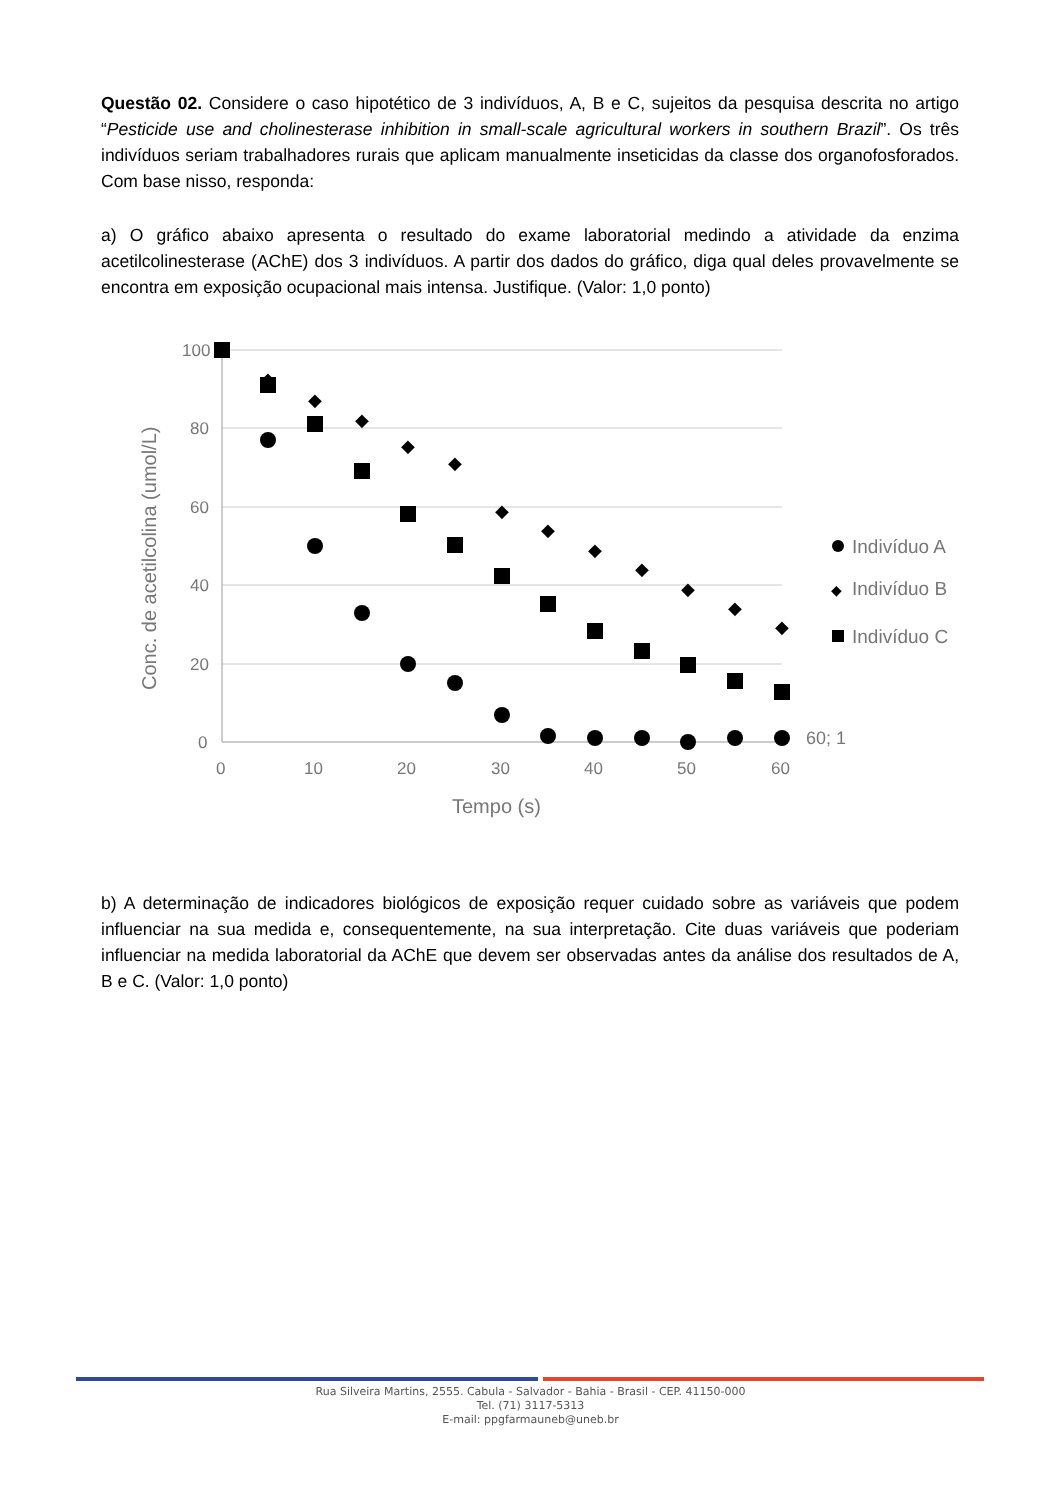Questão 02. Considere o caso hipotético de 3 indivíduos, A, B e C, sujeitos da pesquisa descrita no artigo “Pesticide use and cholinesterase inhibition in small-scale agricultural workers in southern Brazil”. Os três indivíduos seriam trabalhadores rurais que aplicam manualmente inseticidas da classe dos organofosforados. Com base nisso, responda:
a) O gráfico abaixo apresenta o resultado do exame laboratorial medindo a atividade da enzima acetilcolinesterase (AChE) dos 3 indivíduos. A partir dos dados do gráfico, diga qual deles provavelmente se encontra em exposição ocupacional mais intensa. Justifique. (Valor: 1,0 ponto)
100
80
60
40
20
0
0
10
20
30
40
50
60
Tempo (s)
Conc. de acetilcolina (umol/L)
◆
◆
◆
◆
◆
◆
◆
◆
◆
◆
◆
◆
60; 1
Indivíduo A
◆
Indivíduo B
Indivíduo C
b) A determinação de indicadores biológicos de exposição requer cuidado sobre as variáveis que podem influenciar na sua medida e, consequentemente, na sua interpretação. Cite duas variáveis que poderiam influenciar na medida laboratorial da AChE que devem ser observadas antes da análise dos resultados de A, B e C. (Valor: 1,0 ponto)
Rua Silveira Martins, 2555. Cabula - Salvador - Bahia - Brasil - CEP. 41150-000
Tel. (71) 3117-5313
E-mail: ppgfarmauneb@uneb.br